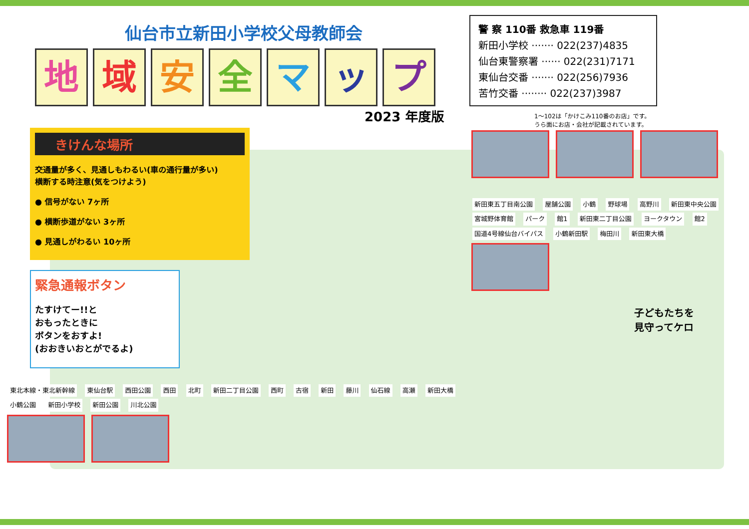仙台市立新田小学校父母教師会
地域安全マップ
2023 年度版
きけんな場所
交通量が多く、見通しもわるい(車の通行量が多い)
横断する時注意(気をつけよう)
● 信号がない 7ヶ所
● 横断歩道がない 3ヶ所
● 見通しがわるい 10ヶ所
緊急通報ボタン
たすけてー!!と
おもったときに
ボタンをおすよ!
(おおきいおとがでるよ)
東北本線・東北新幹線 東仙台駅 西田公園 西田 北町 新田二丁目公園 西町 古宿 新田 藤川 仙石線 高瀬 新田大橋 小鶴公園 新田小学校 新田公園 川北公園
警 察 110番 救急車 119番
新田小学校 ······· 022(237)4835
仙台東警察署 ······ 022(231)7171
東仙台交番 ······· 022(256)7936
苦竹交番 ········ 022(237)3987
1～102は「かけこみ110番のお店」です。
うら面にお店・会社が記載されています。
新田東五丁目南公園 屋舗公園 小鶴 野球場 高野川 新田東中央公園 宮城野体育館 パーク 館1 新田東二丁目公園 ヨークタウン 館2 国道4号線仙台バイパス 小鶴新田駅 梅田川 新田東大橋
子どもたちを
見守ってケロ